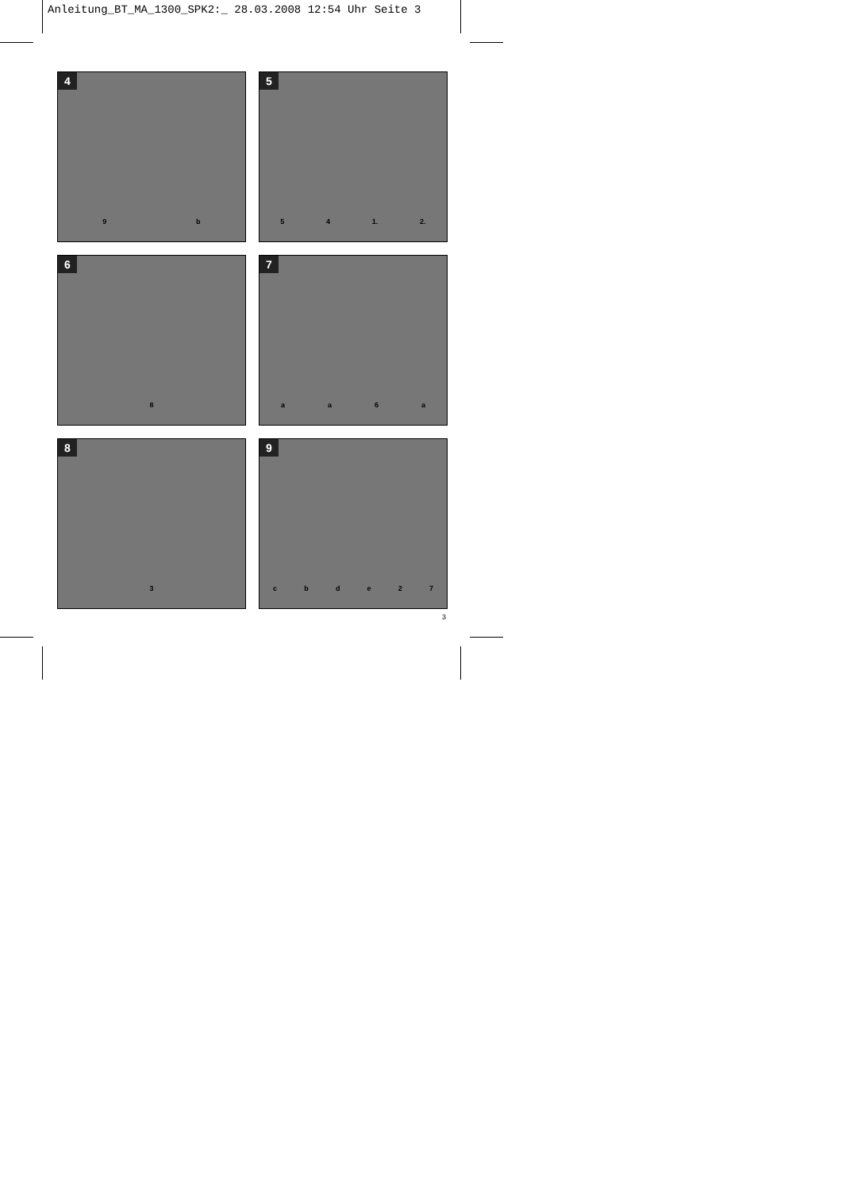Anleitung_BT_MA_1300_SPK2:_ 28.03.2008 12:54 Uhr Seite 3
4
9 b
5
5 4 1. 2.
6
8
7
a a 6 a
8
3
9
c b d e 2 7
3